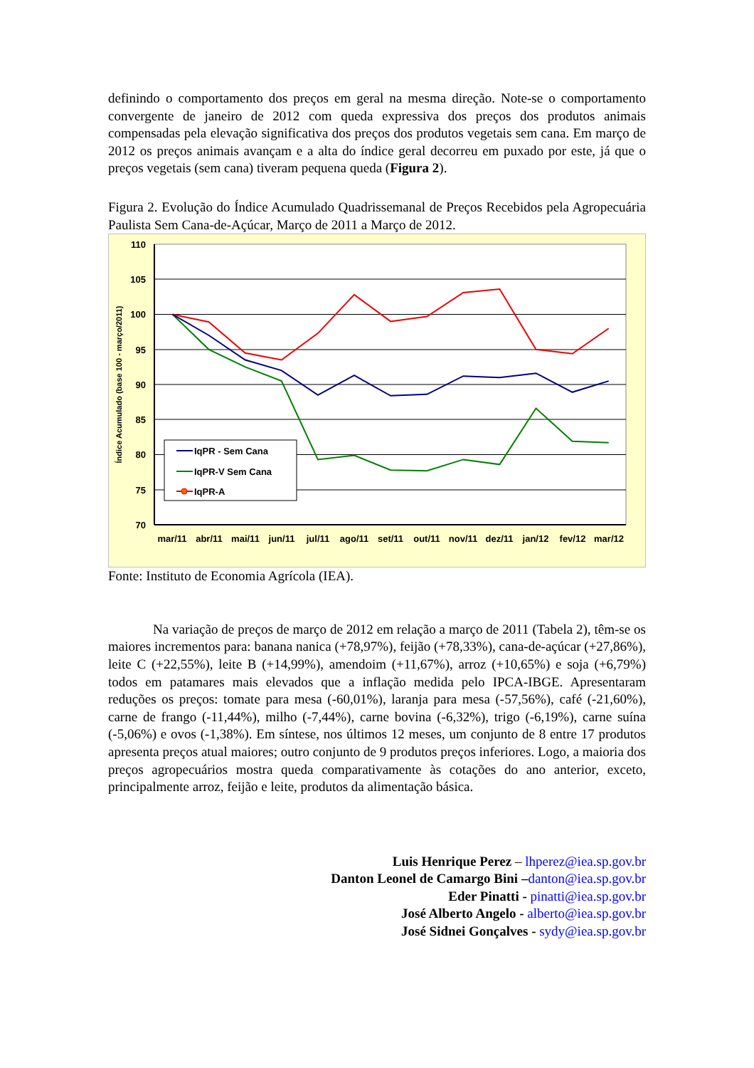definindo o comportamento dos preços em geral na mesma direção. Note-se o comportamento convergente de janeiro de 2012 com queda expressiva dos preços dos produtos animais compensadas pela elevação significativa dos preços dos produtos vegetais sem cana. Em março de 2012 os preços animais avançam e a alta do índice geral decorreu em puxado por este, já que o preços vegetais (sem cana) tiveram pequena queda (Figura 2).
Figura 2. Evolução do Índice Acumulado Quadrissemanal de Preços Recebidos pela Agropecuária Paulista Sem Cana-de-Açúcar, Março de 2011 a Março de 2012.
110
105
100
95
90
85
80
75
70
Índice Acumulado (base 100 - março/2011)
mar/11
abr/11
mai/11
jun/11
jul/11
ago/11
set/11
out/11
nov/11
dez/11
jan/12
fev/12
mar/12
IqPR - Sem Cana
IqPR-V Sem Cana
IqPR-A
Fonte: Instituto de Economia Agrícola (IEA).
Na variação de preços de março de 2012 em relação a março de 2011 (Tabela 2), têm-se os maiores incrementos para: banana nanica (+78,97%), feijão (+78,33%), cana-de-açúcar (+27,86%), leite C (+22,55%), leite B (+14,99%), amendoim (+11,67%), arroz (+10,65%) e soja (+6,79%) todos em patamares mais elevados que a inflação medida pelo IPCA-IBGE. Apresentaram reduções os preços: tomate para mesa (-60,01%), laranja para mesa (-57,56%), café (-21,60%), carne de frango (-11,44%), milho (-7,44%), carne bovina (-6,32%), trigo (-6,19%), carne suína (-5,06%) e ovos (-1,38%). Em síntese, nos últimos 12 meses, um conjunto de 8 entre 17 produtos apresenta preços atual maiores; outro conjunto de 9 produtos preços inferiores. Logo, a maioria dos preços agropecuários mostra queda comparativamente às cotações do ano anterior, exceto, principalmente arroz, feijão e leite, produtos da alimentação básica.
Luis Henrique Perez – lhperez@iea.sp.gov.br
Danton Leonel de Camargo Bini –danton@iea.sp.gov.br
Eder Pinatti - pinatti@iea.sp.gov.br
José Alberto Angelo - alberto@iea.sp.gov.br
José Sidnei Gonçalves - sydy@iea.sp.gov.br